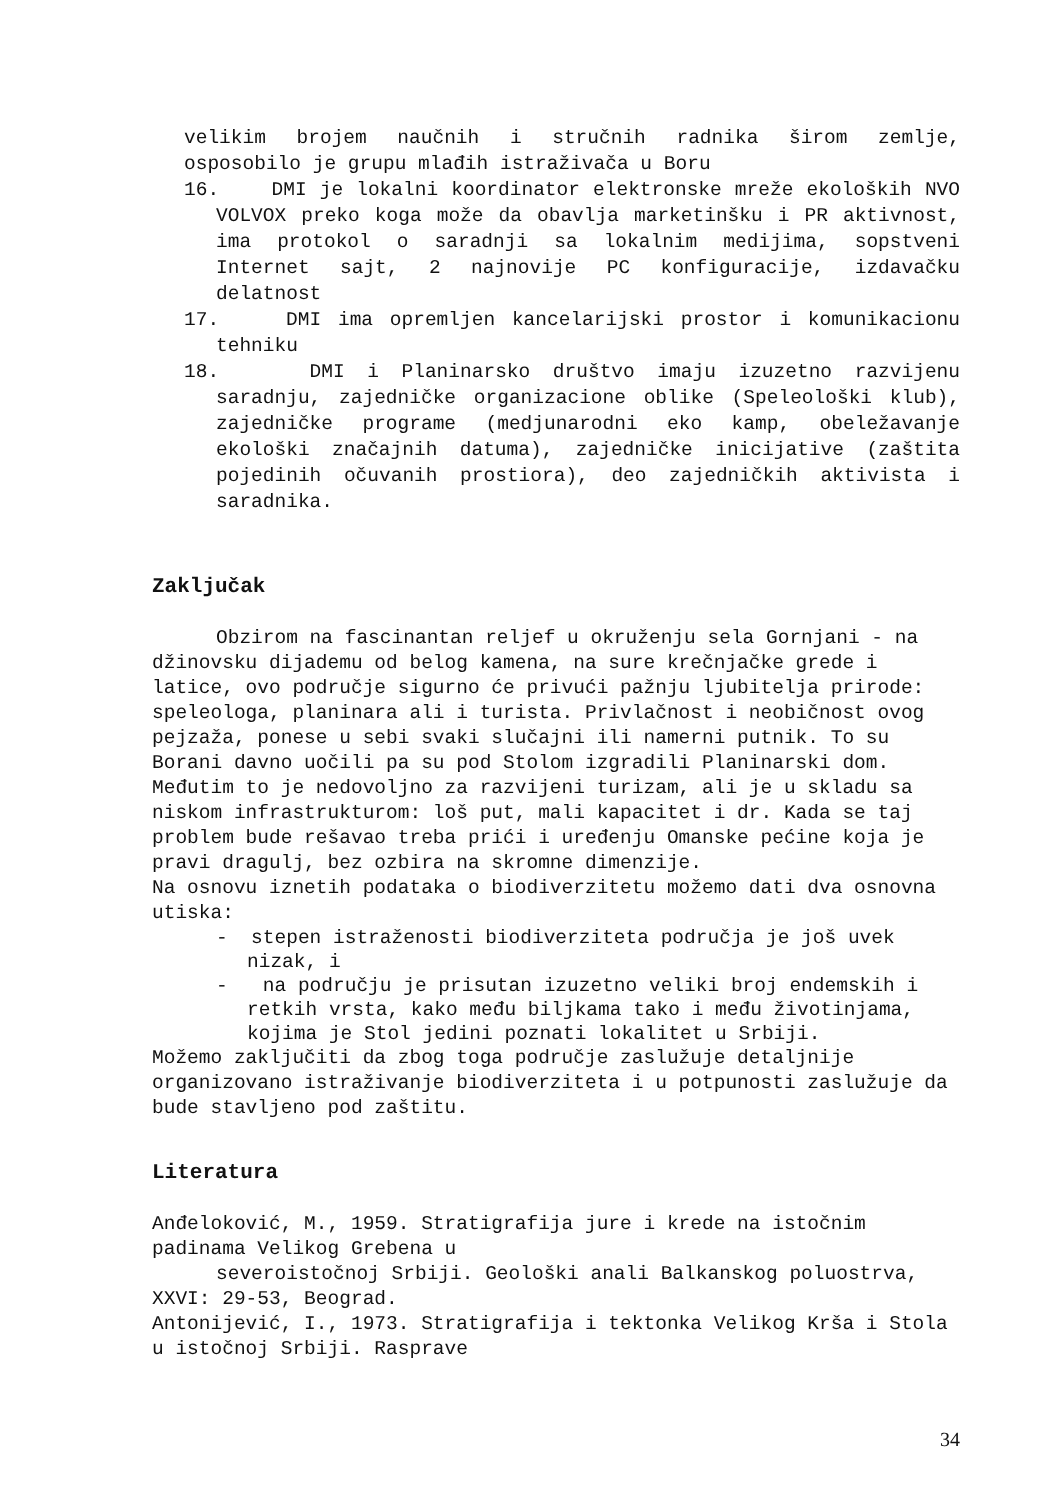velikim brojem naučnih i stručnih radnika širom zemlje,
osposobilo je grupu mlađih istraživača u Boru
16. DMI je lokalni koordinator elektronske mreže ekoloških NVO VOLVOX preko koga može da obavlja marketinšku i PR aktivnost, ima protokol o saradnji sa lokalnim medijima, sopstveni Internet sajt, 2 najnovije PC konfiguracije, izdavačku delatnost
17. DMI ima opremljen kancelarijski prostor i komunikacionu tehniku
18. DMI i Planinarsko društvo imaju izuzetno razvijenu saradnju, zajedničke organizacione oblike (Speleološki klub), zajedničke programe (medjunarodni eko kamp, obeležavanje ekološki značajnih datuma), zajedničke inicijative (zaštita pojedinih očuvanih prostiora), deo zajedničkih aktivista i saradnika.
Zaključak
Obzirom na fascinantan reljef u okruženju sela Gornjani - na džinovsku dijademu od belog kamena, na sure krečnjačke grede i latice, ovo područje sigurno će privući pažnju ljubitelja prirode: speleologa, planinara ali i turista. Privlačnost i neobičnost ovog pejzaža, ponese u sebi svaki slučajni ili namerni putnik. To su Borani davno uočili pa su pod Stolom izgradili Planinarski dom. Međutim to je nedovoljno za razvijeni turizam, ali je u skladu sa niskom infrastrukturom: loš put, mali kapacitet i dr. Kada se taj problem bude rešavao treba prići i uređenju Omanske pećine koja je pravi dragulj, bez ozbira na skromne dimenzije.
Na osnovu iznetih podataka o biodiverzitetu možemo dati dva osnovna utiska:
- stepen istraženosti biodiverziteta područja je još uvek nizak, i
- na području je prisutan izuzetno veliki broj endemskih i retkih vrsta, kako među biljkama tako i među životinjama, kojima je Stol jedini poznati lokalitet u Srbiji.
Možemo zaključiti da zbog toga područje zaslužuje detaljnije organizovano istraživanje biodiverziteta i u potpunosti zaslužuje da bude stavljeno pod zaštitu.
Literatura
Anđeloković, M., 1959. Stratigrafija jure i krede na istočnim padinama Velikog Grebena u
severoistočnoj Srbiji. Geološki anali Balkanskog poluostrva, XXVI: 29-53, Beograd.
Antonijević, I., 1973. Stratigrafija i tektonka Velikog Krša i Stola u istočnoj Srbiji. Rasprave
34